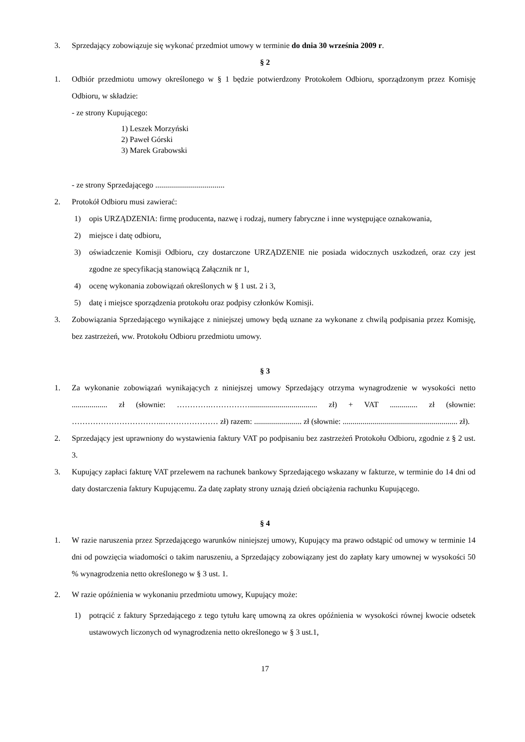3. Sprzedający zobowiązuje się wykonać przedmiot umowy w terminie do dnia 30 września 2009 r.
§ 2
1. Odbiór przedmiotu umowy określonego w § 1 będzie potwierdzony Protokołem Odbioru, sporządzonym przez Komisję Odbioru, w składzie:
- ze strony Kupującego:
1) Leszek Morzyński
2) Paweł Górski
3) Marek Grabowski
- ze strony Sprzedającego ...................................
2. Protokół Odbioru musi zawierać:
1) opis URZĄDZENIA: firmę producenta, nazwę i rodzaj, numery fabryczne i inne występujące oznakowania,
2) miejsce i datę odbioru,
3) oświadczenie Komisji Odbioru, czy dostarczone URZĄDZENIE nie posiada widocznych uszkodzeń, oraz czy jest zgodne ze specyfikacją stanowiącą Załącznik nr 1,
4) ocenę wykonania zobowiązań określonych w § 1 ust. 2 i 3,
5) datę i miejsce sporządzenia protokołu oraz podpisy członków Komisji.
3. Zobowiązania Sprzedającego wynikające z niniejszej umowy będą uznane za wykonane z chwilą podpisania przez Komisję, bez zastrzeżeń, ww. Protokołu Odbioru przedmiotu umowy.
§ 3
1. Za wykonanie zobowiązań wynikających z niniejszej umowy Sprzedający otrzyma wynagrodzenie w wysokości netto .................. zł (słownie: ………….…………….................................. zł) + VAT .............. zł (słownie: ……………………………..………………… zł) razem: ........................ zł (słownie: .......................................................... zł).
2. Sprzedający jest uprawniony do wystawienia faktury VAT po podpisaniu bez zastrzeżeń Protokołu Odbioru, zgodnie z § 2 ust. 3.
3. Kupujący zapłaci fakturę VAT przelewem na rachunek bankowy Sprzedającego wskazany w fakturze, w terminie do 14 dni od daty dostarczenia faktury Kupującemu. Za datę zapłaty strony uznają dzień obciążenia rachunku Kupującego.
§ 4
1. W razie naruszenia przez Sprzedającego warunków niniejszej umowy, Kupujący ma prawo odstąpić od umowy w terminie 14 dni od powzięcia wiadomości o takim naruszeniu, a Sprzedający zobowiązany jest do zapłaty kary umownej w wysokości 50 % wynagrodzenia netto określonego w § 3 ust. 1.
2. W razie opóźnienia w wykonaniu przedmiotu umowy, Kupujący może:
1) potrącić z faktury Sprzedającego z tego tytułu karę umowną za okres opóźnienia w wysokości równej kwocie odsetek ustawowych liczonych od wynagrodzenia netto określonego w § 3 ust.1,
17